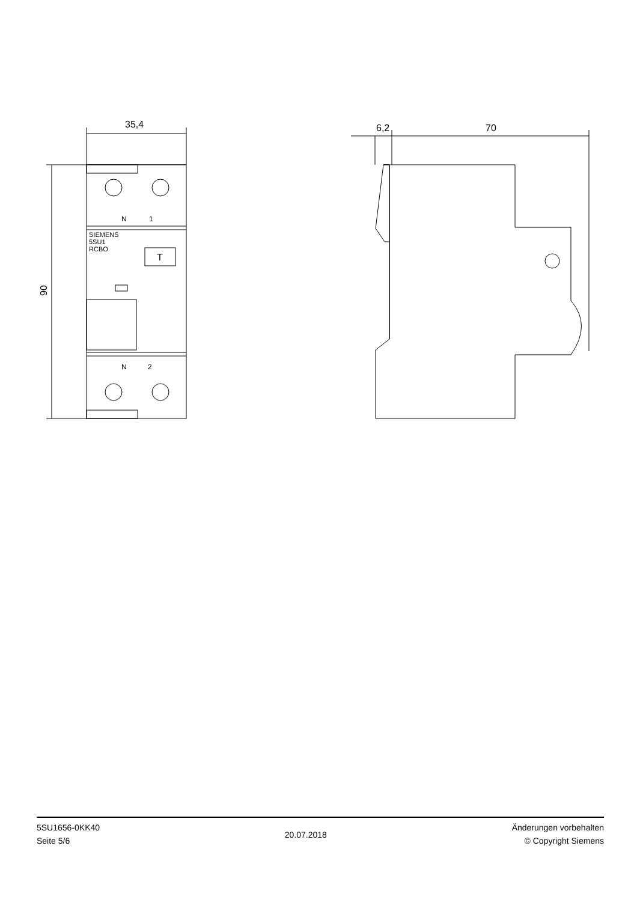35,4
6,2
70
90
N
1
N
2
SIEMENS
5SU1
RCBO
T
5SU1656-0KK40
Seite 5/6
20.07.2018
Änderungen vorbehalten
© Copyright Siemens